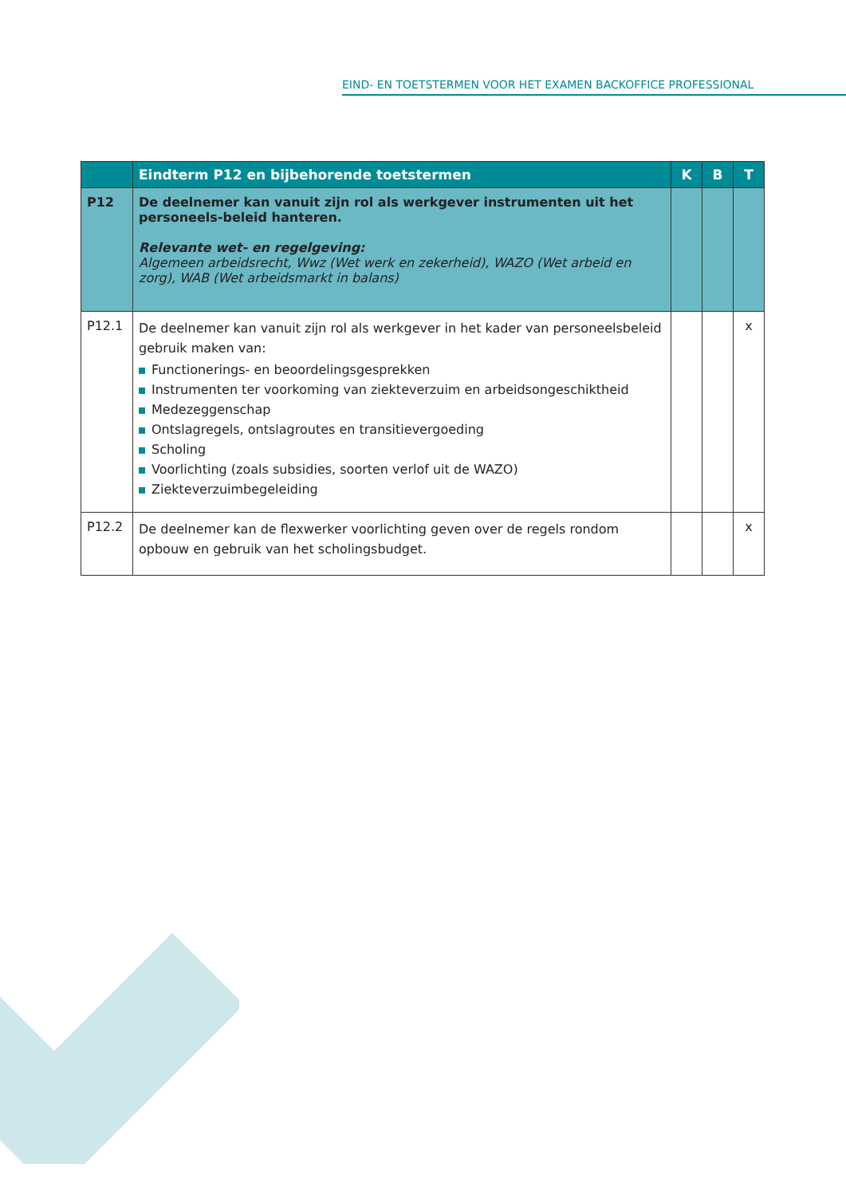EIND- EN TOETSTERMEN VOOR HET EXAMEN BACKOFFICE PROFESSIONAL
| | Eindterm P12 en bijbehorende toetstermen | K | B | T |
| --- | --- | --- | --- | --- |
| P12 | De deelnemer kan vanuit zijn rol als werkgever instrumenten uit het personeels-beleid hanteren. Relevante wet- en regelgeving: Algemeen arbeidsrecht, Wwz (Wet werk en zekerheid), WAZO (Wet arbeid en zorg), WAB (Wet arbeidsmarkt in balans) | | | |
| P12.1 | De deelnemer kan vanuit zijn rol als werkgever in het kader van personeelsbeleid gebruik maken van: Functionerings- en beoordelingsgesprekken Instrumenten ter voorkoming van ziekteverzuim en arbeidsongeschiktheid Medezeggenschap Ontslagregels, ontslagroutes en transitievergoeding Scholing Voorlichting (zoals subsidies, soorten verlof uit de WAZO) Ziekteverzuimbegeleiding | | | x |
| P12.2 | De deelnemer kan de flexwerker voorlichting geven over de regels rondom opbouw en gebruik van het scholingsbudget. | | | x |